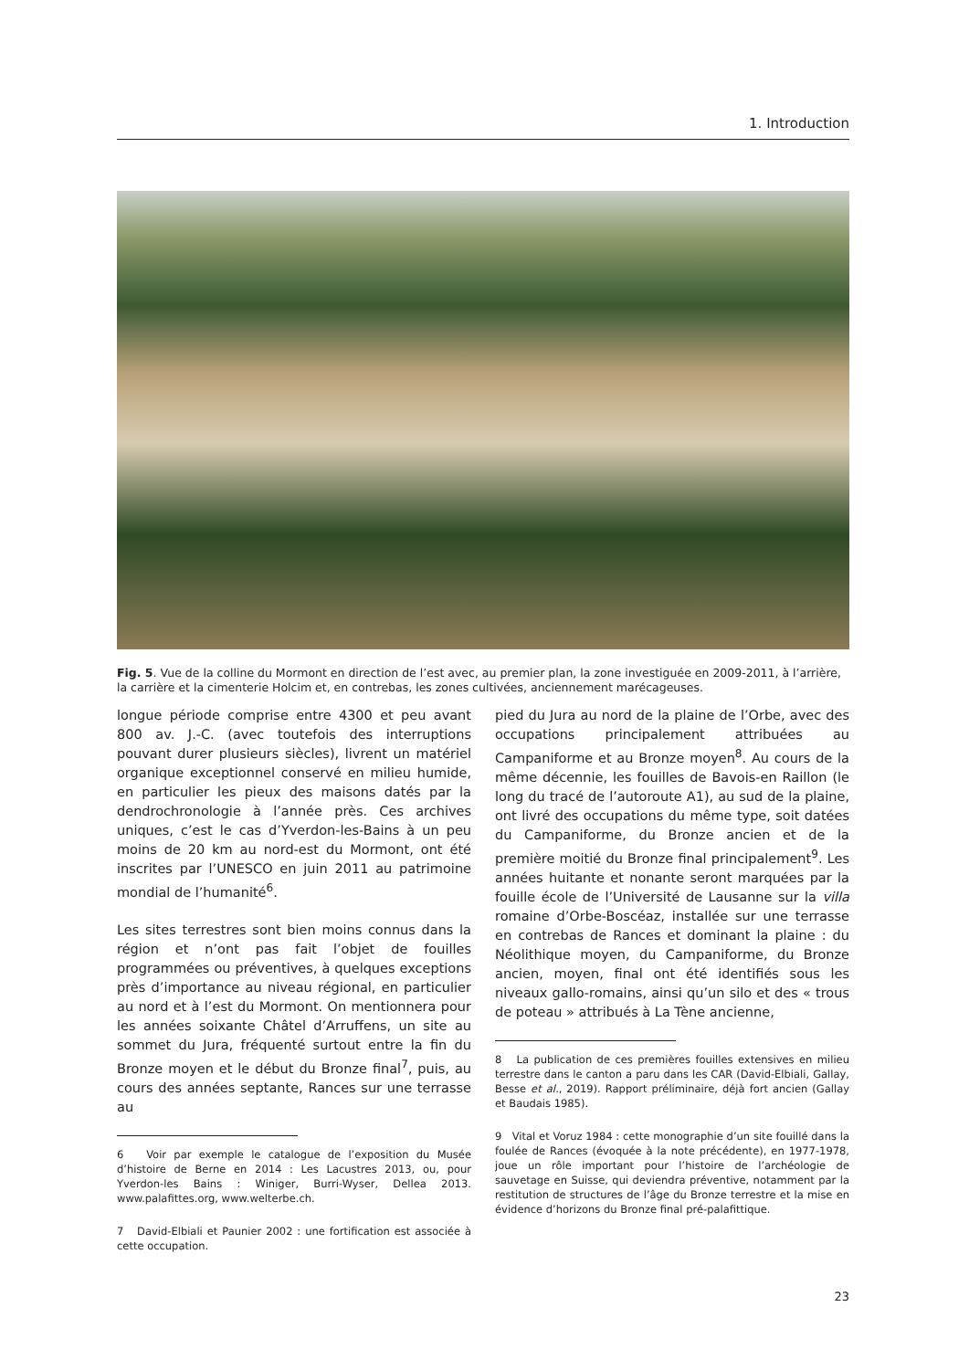1. Introduction
Fig. 5. Vue de la colline du Mormont en direction de l’est avec, au premier plan, la zone investiguée en 2009-2011, à l’arrière, la carrière et la cimenterie Holcim et, en contrebas, les zones cultivées, anciennement marécageuses.
longue période comprise entre 4300 et peu avant 800 av. J.-C. (avec toutefois des interruptions pouvant durer plusieurs siècles), livrent un matériel organique exceptionnel conservé en milieu humide, en particulier les pieux des maisons datés par la dendrochronologie à l’année près. Ces archives uniques, c’est le cas d’Yverdon-les-Bains à un peu moins de 20 km au nord-est du Mormont, ont été inscrites par l’UNESCO en juin 2011 au patrimoine mondial de l’humanité<sup>6</sup>.
Les sites terrestres sont bien moins connus dans la région et n’ont pas fait l’objet de fouilles programmées ou préventives, à quelques exceptions près d’importance au niveau régional, en particulier au nord et à l’est du Mormont. On mentionnera pour les années soixante Châtel d’Arruffens, un site au sommet du Jura, fréquenté surtout entre la fin du Bronze moyen et le début du Bronze final<sup>7</sup>, puis, au cours des années septante, Rances sur une terrasse au
6 Voir par exemple le catalogue de l’exposition du Musée d’histoire de Berne en 2014 : Les Lacustres 2013, ou, pour Yverdon-les Bains : Winiger, Burri-Wyser, Dellea 2013. www.palafittes.org, www.welterbe.ch.
7 David-Elbiali et Paunier 2002 : une fortification est associée à cette occupation.
pied du Jura au nord de la plaine de l’Orbe, avec des occupations principalement attribuées au Campaniforme et au Bronze moyen<sup>8</sup>. Au cours de la même décennie, les fouilles de Bavois-en Raillon (le long du tracé de l’autoroute A1), au sud de la plaine, ont livré des occupations du même type, soit datées du Campaniforme, du Bronze ancien et de la première moitié du Bronze final principalement<sup>9</sup>. Les années huitante et nonante seront marquées par la fouille école de l’Université de Lausanne sur la villa romaine d’Orbe-Boscéaz, installée sur une terrasse en contrebas de Rances et dominant la plaine : du Néolithique moyen, du Campaniforme, du Bronze ancien, moyen, final ont été identifiés sous les niveaux gallo-romains, ainsi qu’un silo et des « trous de poteau » attribués à La Tène ancienne,
8 La publication de ces premières fouilles extensives en milieu terrestre dans le canton a paru dans les CAR (David-Elbiali, Gallay, Besse et al., 2019). Rapport préliminaire, déjà fort ancien (Gallay et Baudais 1985).
9 Vital et Voruz 1984 : cette monographie d’un site fouillé dans la foulée de Rances (évoquée à la note précédente), en 1977-1978, joue un rôle important pour l’histoire de l’archéologie de sauvetage en Suisse, qui deviendra préventive, notamment par la restitution de structures de l’âge du Bronze terrestre et la mise en évidence d’horizons du Bronze final pré-palafittique.
23